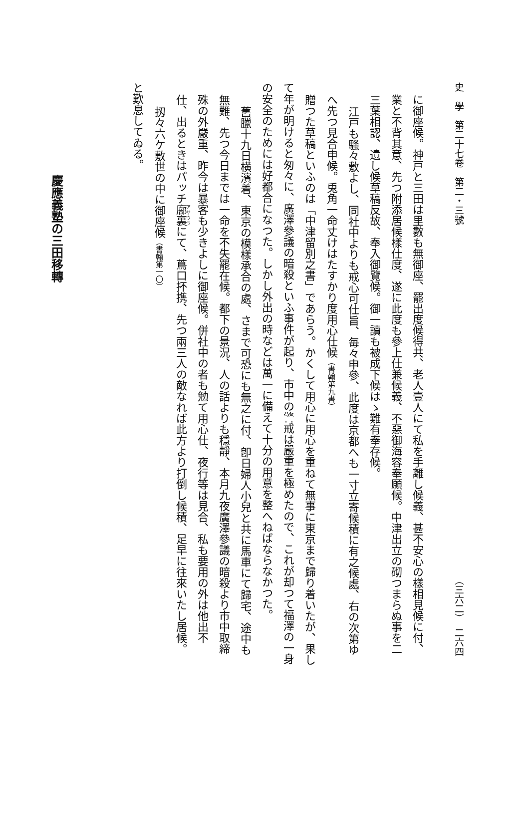史　學　第二十七卷　第二・三號 （三六二）　二六四
に御座候。神戸と三田は里數も無御座、罷出度候得共、老人壹人にて私を手離し候義、甚不安心の樣相見候に付、
業と不背其意、先つ附添居候樣仕度、遂に此度も參上仕兼候義、不惡御海容奉願候。中津出立の砌つまらぬ事を二
三葉相認、遺し候草稿反故、奉入御覽候。御一讀も被成下候はゝ難有奉存候。
江戸も騷々敷よし、同社中よりも戒心可仕旨、毎々申參、此度は京都へも一寸立寄候積に有之候處、右の次第ゆ
へ先つ見合申候。兎角一命丈けはたすかり度用心仕候（書翰第九書）
贈つた草稿といふのは「中津留別之書」であらう。かくして用心に用心を重ねて無事に東京まで歸り着いたが、果し
て年が明けると匆々に、廣澤參議の暗殺といふ事件が起り、市中の警戒は嚴重を極めたので、これが却つて福澤の一身
の安全のためには好都合になつた。しかし外出の時などは萬一に備えて十分の用意を整へねばならなかつた。
舊臘十九日横濱着、東京の模樣承合の處、さまで可恐にも無之に付、卽日婦人小兒と共に馬車にて歸宅、途中も
無難、先つ今日までは一命を不失罷在候。都下の景況、人の話よりも穩靜、本月九夜廣澤參議の暗殺より市中取締
殊の外嚴重、昨今は暴客も少きよしに御座候。併社中の者も勉て用心仕、夜行等は見合、私も要用の外は他出不
仕、出るときはパッチ廍裏にて、蔦口抔携、先つ兩三人の敵なれば此方より打倒し候積、足早に往來いたし居候。
扨々六ケ敷世の中に御座候（書翰第一〇）
と歎息してゐる。
慶應義塾の三田移轉